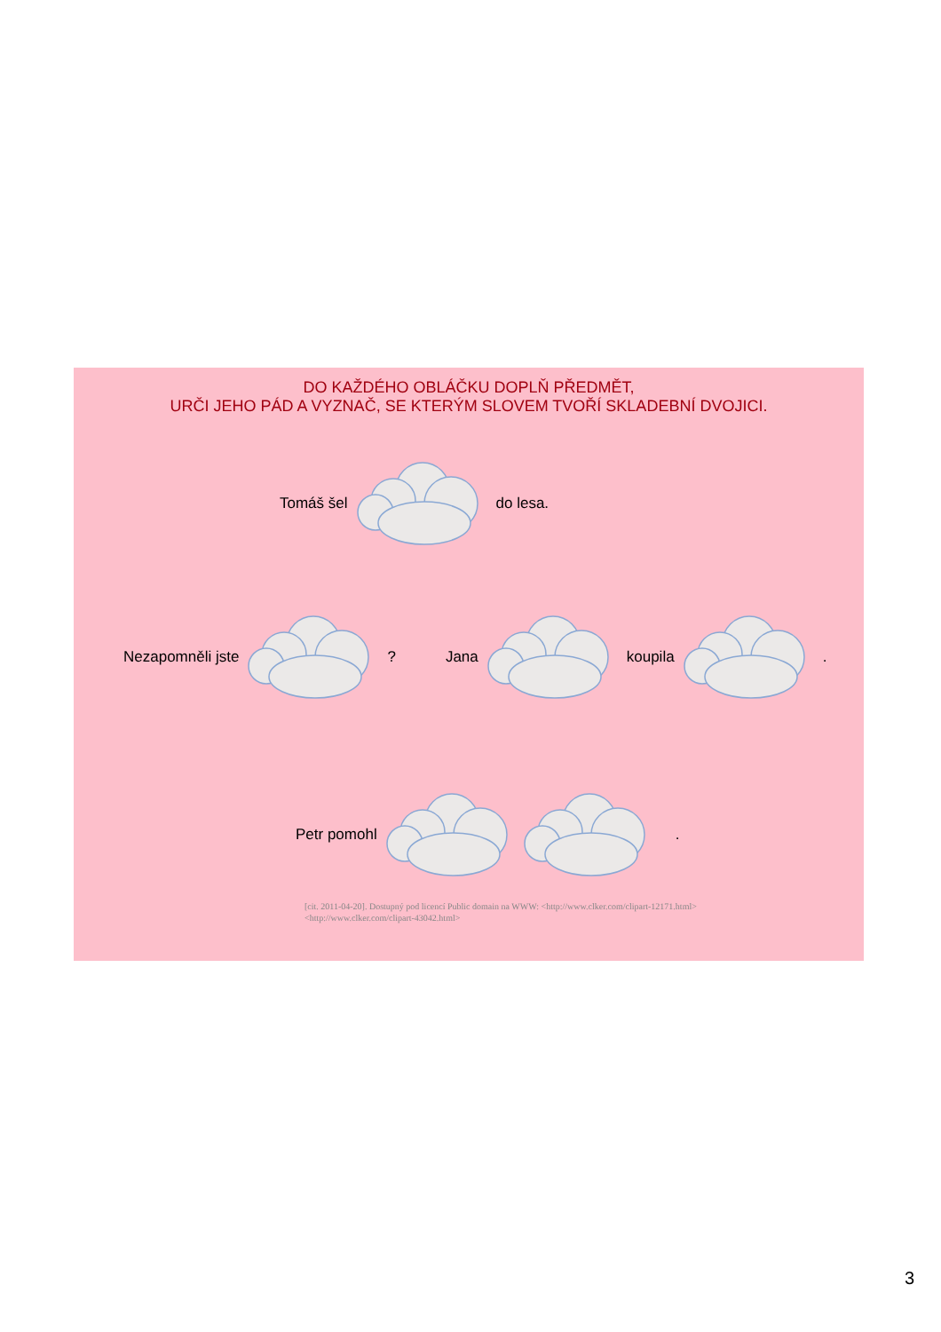DO KAŽDÉHO OBLÁČKU DOPLŇ PŘEDMĚT,
URČI JEHO PÁD A VYZNAČ, SE KTERÝM SLOVEM TVOŘÍ SKLADEBNÍ DVOJICI.
Tomáš šel do lesa.
Nezapomněli jste? Jana koupila.
Petr pomohl.
[cit. 2011-04-20]. Dostupný pod licencí Public domain na WWW: <http://www.clker.com/clipart-12171.html>
<http://www.clker.com/clipart-43042.html>
3